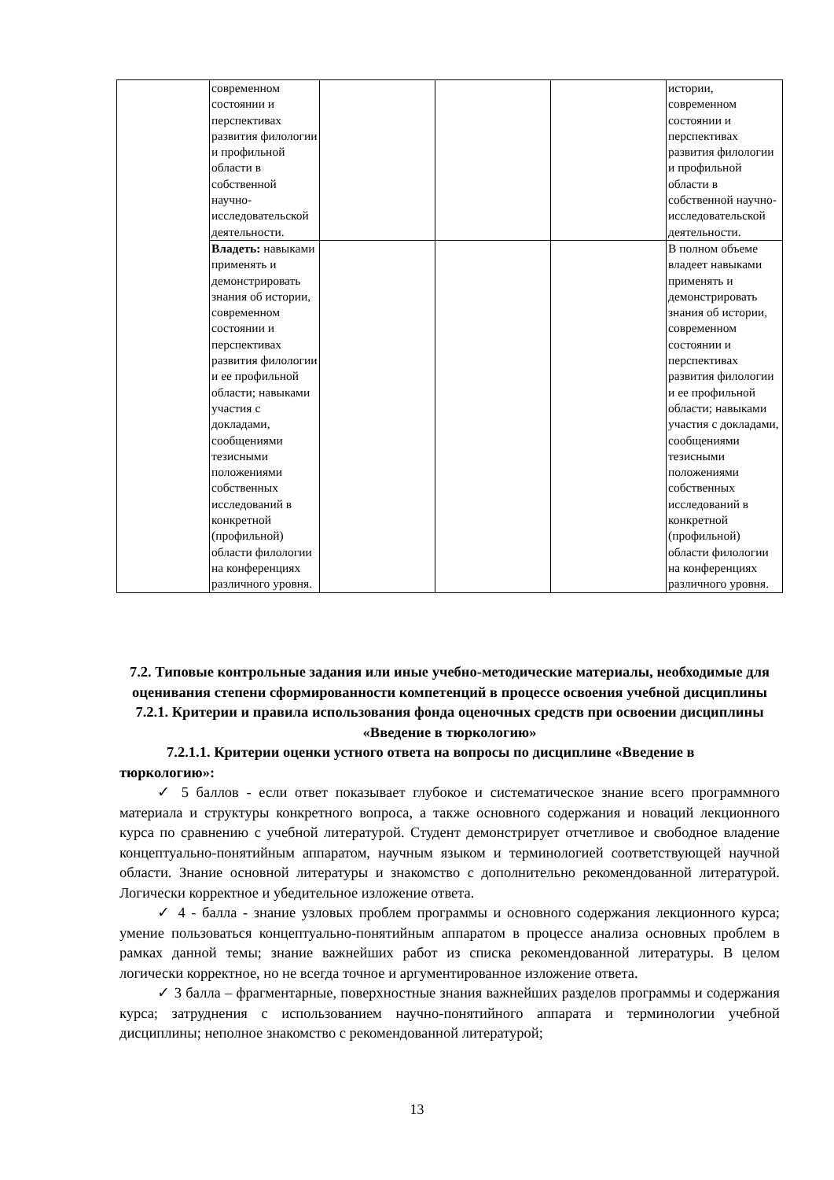| | современном состоянии и перспективах развития филологии и профильной области в собственной научно-исследовательской деятельности. | | | | истории, современном состоянии и перспективах развития филологии и профильной области в собственной научно-исследовательской деятельности. |
| | Владеть: навыками применять и демонстрировать знания об истории, современном состоянии и перспективах развития филологии и ее профильной области; навыками участия с докладами, сообщениями тезисными положениями собственных исследований в конкретной (профильной) области филологии на конференциях различного уровня. | | | | В полном объеме владеет навыками применять и демонстрировать знания об истории, современном состоянии и перспективах развития филологии и ее профильной области; навыками участия с докладами, сообщениями тезисными положениями собственных исследований в конкретной (профильной) области филологии на конференциях различного уровня. |
7.2. Типовые контрольные задания или иные учебно-методические материалы, необходимые для оценивания степени сформированности компетенций в процессе освоения учебной дисциплины
7.2.1. Критерии и правила использования фонда оценочных средств при освоении дисциплины «Введение в тюркологию»
7.2.1.1. Критерии оценки устного ответа на вопросы по дисциплине «Введение в тюркологию»:
✓ 5 баллов - если ответ показывает глубокое и систематическое знание всего программного материала и структуры конкретного вопроса, а также основного содержания и новаций лекционного курса по сравнению с учебной литературой. Студент демонстрирует отчетливое и свободное владение концептуально-понятийным аппаратом, научным языком и терминологией соответствующей научной области. Знание основной литературы и знакомство с дополнительно рекомендованной литературой. Логически корректное и убедительное изложение ответа.
✓ 4 - балла - знание узловых проблем программы и основного содержания лекционного курса; умение пользоваться концептуально-понятийным аппаратом в процессе анализа основных проблем в рамках данной темы; знание важнейших работ из списка рекомендованной литературы. В целом логически корректное, но не всегда точное и аргументированное изложение ответа.
✓ 3 балла – фрагментарные, поверхностные знания важнейших разделов программы и содержания курса; затруднения с использованием научно-понятийного аппарата и терминологии учебной дисциплины; неполное знакомство с рекомендованной литературой;
13